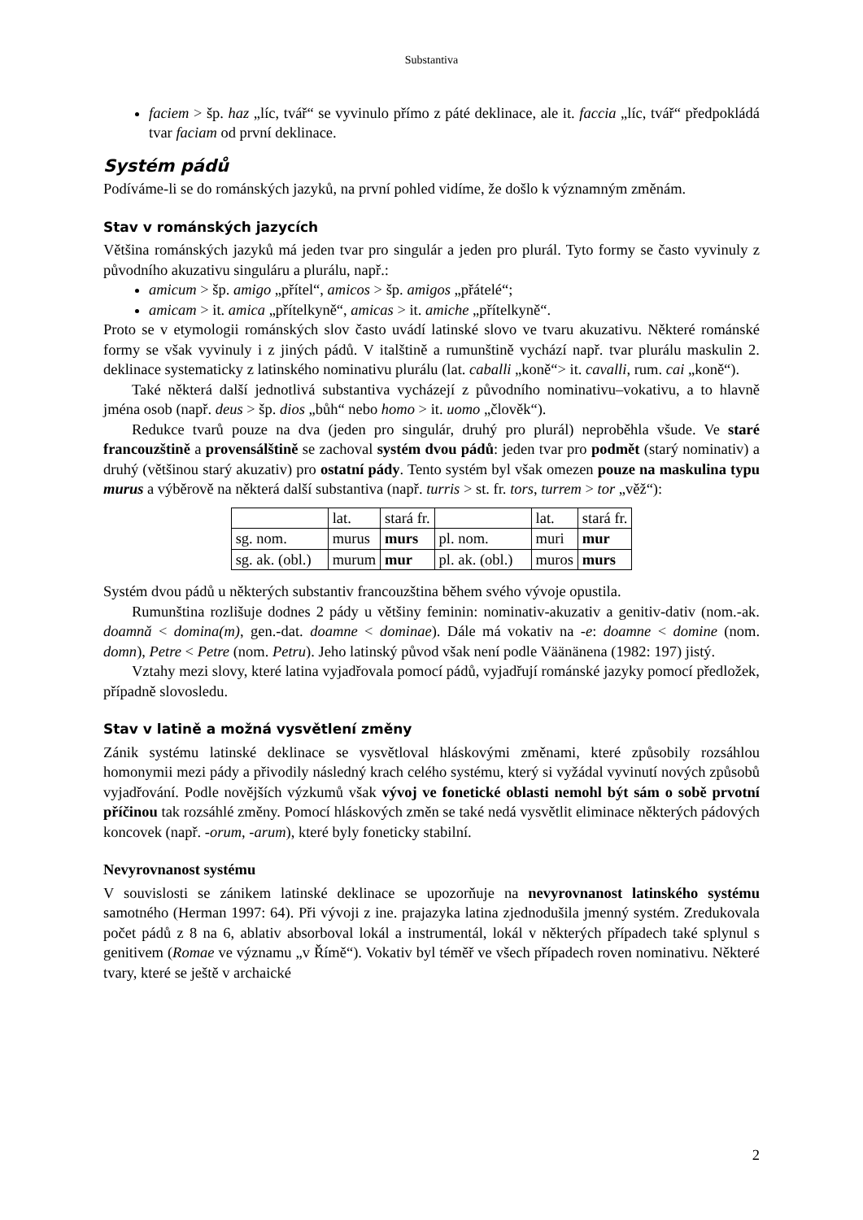Substantiva
faciem > šp. haz „líc, tvář“ se vyvinulo přímo z páté deklinace, ale it. faccia „líc, tvář“ předpokládá tvar faciam od první deklinace.
Systém pádů
Podíváme-li se do románských jazyků, na první pohled vidíme, že došlo k významným změnám.
Stav v románských jazycích
Většina románských jazyků má jeden tvar pro singulár a jeden pro plurál. Tyto formy se často vyvinuly z původního akuzativu singuláru a plurálu, např.:
amicum > šp. amigo „přítel“, amicos > šp. amigos „přátelé“;
amicam > it. amica „přítelkyně“, amicas > it. amiche „přítelkyně“.
Proto se v etymologii románských slov často uvádí latinské slovo ve tvaru akuzativu. Některé románské formy se však vyvinuly i z jiných pádů. V italštině a rumunštině vychází např. tvar plurálu maskulin 2. deklinace systematicky z latinského nominativu plurálu (lat. caballi „koně“> it. cavalli, rum. cai „koně“).
Také některá další jednotlivá substantiva vycházejí z původního nominativu–vokativu, a to hlavně jména osob (např. deus > šp. dios „bůh“ nebo homo > it. uomo „člověk“).
Redukce tvarů pouze na dva (jeden pro singulár, druhý pro plurál) neproběhla všude. Ve staré francouzštině a provensálštině se zachoval systém dvou pádů: jeden tvar pro podmět (starý nominativ) a druhý (většinou starý akuzativ) pro ostatní pády. Tento systém byl však omezen pouze na maskulina typu murus a výběrově na některá další substantiva (např. turris > st. fr. tors, turrem > tor „věž“):
| | lat. | stará fr. | | lat. | stará fr. |
| sg. nom. | murus | murs | pl. nom. | muri | mur |
| sg. ak. (obl.) | murum | mur | pl. ak. (obl.) | muros | murs |
Systém dvou pádů u některých substantiv francouzština během svého vývoje opustila.
Rumunština rozlišuje dodnes 2 pády u většiny feminin: nominativ-akuzativ a genitiv-dativ (nom.-ak. doamnă < domina(m), gen.-dat. doamne < dominae). Dále má vokativ na -e: doamne < domine (nom. domn), Petre < Petre (nom. Petru). Jeho latinský původ však není podle Väänänena (1982: 197) jistý.
Vztahy mezi slovy, které latina vyjadřovala pomocí pádů, vyjadřují románské jazyky pomocí předložek, případně slovosledu.
Stav v latině a možná vysvětlení změny
Zánik systému latinské deklinace se vysvětloval hláskovými změnami, které způsobily rozsáhlou homonymii mezi pády a přivodily následný krach celého systému, který si vyžádal vyvinutí nových způsobů vyjadřování. Podle novějších výzkumů však vývoj ve fonetické oblasti nemohl být sám o sobě prvotní příčinou tak rozsáhlé změny. Pomocí hláskových změn se také nedá vysvětlit eliminace některých pádových koncovek (např. -orum, -arum), které byly foneticky stabilní.
Nevyrovnanost systému
V souvislosti se zánikem latinské deklinace se upozorňuje na nevyrovnanost latinského systému samotného (Herman 1997: 64). Při vývoji z ine. prajazyka latina zjednodušila jmenný systém. Zredukovala počet pádů z 8 na 6, ablativ absorboval lokál a instrumentál, lokál v některých případech také splynul s genitivem (Romae ve významu „v Římě“). Vokativ byl téměř ve všech případech roven nominativu. Některé tvary, které se ještě v archaické
2